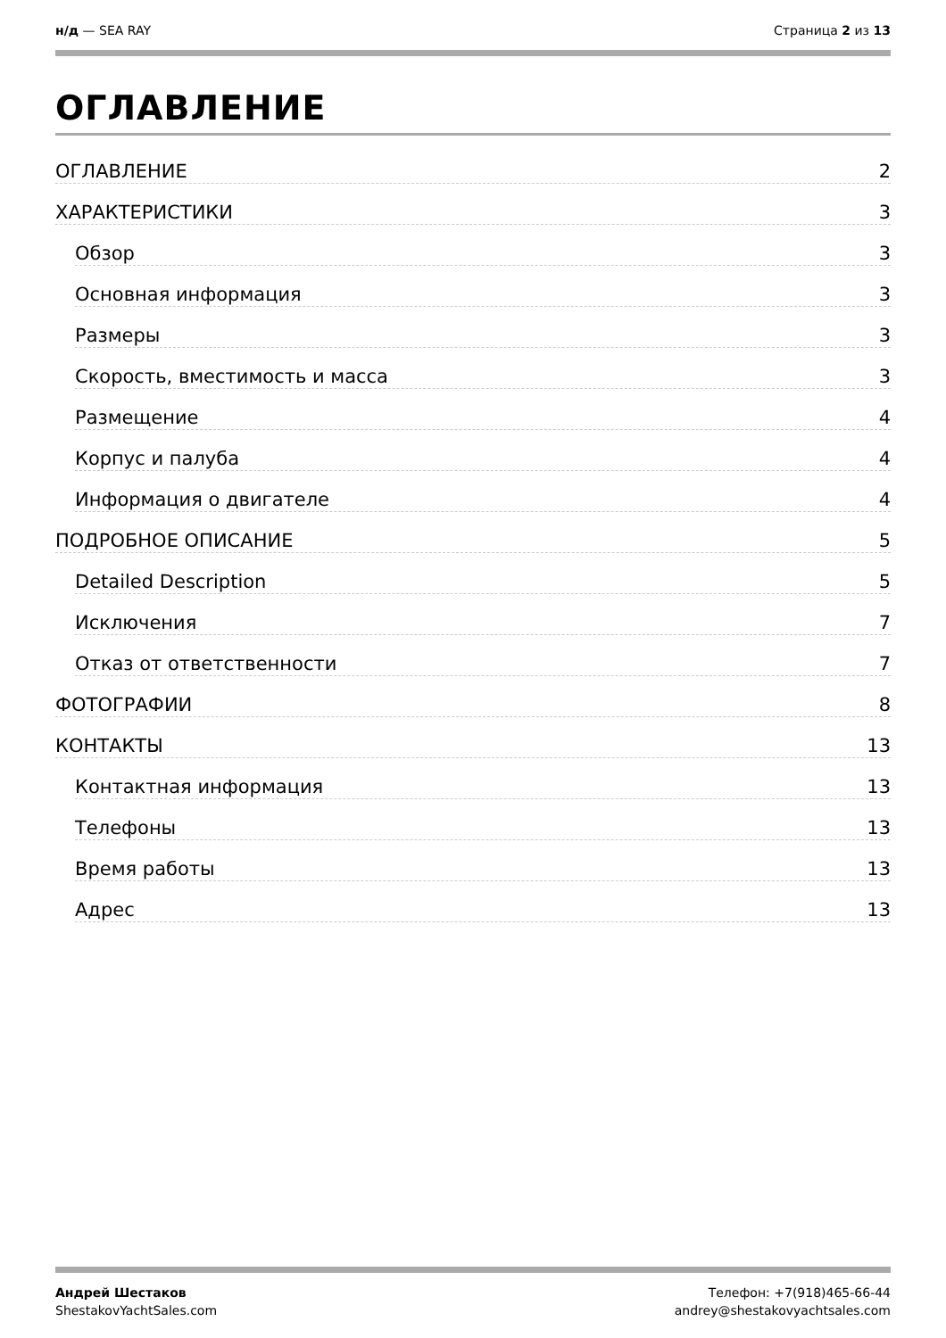н/д — SEA RAY Страница 2 из 13
ОГЛАВЛЕНИЕ
ОГЛАВЛЕНИЕ 2
ХАРАКТЕРИСТИКИ 3
Обзор 3
Основная информация 3
Размеры 3
Скорость, вместимость и масса 3
Размещение 4
Корпус и палуба 4
Информация о двигателе 4
ПОДРОБНОЕ ОПИСАНИЕ 5
Detailed Description 5
Исключения 7
Отказ от ответственности 7
ФОТОГРАФИИ 8
КОНТАКТЫ 13
Контактная информация 13
Телефоны 13
Время работы 13
Адрес 13
Андрей Шестаков
ShestakovYachtSales.com
Телефон: +7(918)465-66-44
andrey@shestakovyachtsales.com